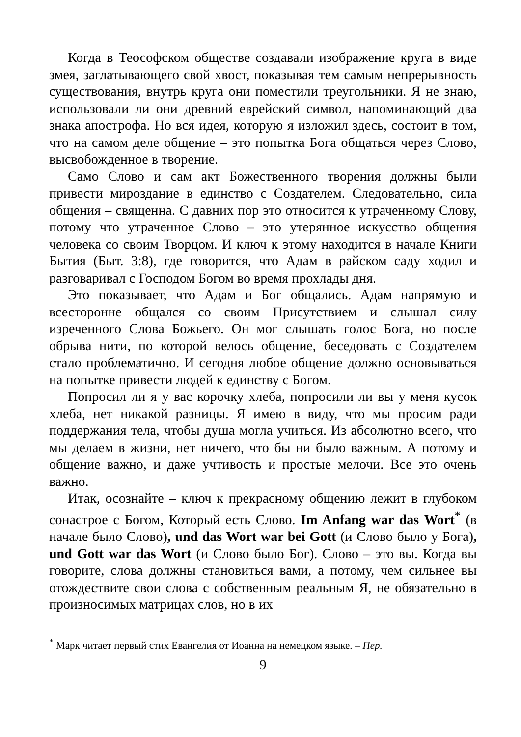Когда в Теософском обществе создавали изображение круга в виде змея, заглатывающего свой хвост, показывая тем самым непрерывность существования, внутрь круга они поместили треугольники. Я не знаю, использовали ли они древний еврейский символ, напоминающий два знака апострофа. Но вся идея, которую я изложил здесь, состоит в том, что на самом деле общение – это попытка Бога общаться через Слово, высвобожденное в творение.
Само Слово и сам акт Божественного творения должны были привести мироздание в единство с Создателем. Следовательно, сила общения – священна. С давних пор это относится к утраченному Слову, потому что утраченное Слово – это утерянное искусство общения человека со своим Творцом. И ключ к этому находится в начале Книги Бытия (Быт. 3:8), где говорится, что Адам в райском саду ходил и разговаривал с Господом Богом во время прохлады дня.
Это показывает, что Адам и Бог общались. Адам напрямую и всесторонне общался со своим Присутствием и слышал силу изреченного Слова Божьего. Он мог слышать голос Бога, но после обрыва нити, по которой велось общение, беседовать с Создателем стало проблематично. И сегодня любое общение должно основываться на попытке привести людей к единству с Богом.
Попросил ли я у вас корочку хлеба, попросили ли вы у меня кусок хлеба, нет никакой разницы. Я имею в виду, что мы просим ради поддержания тела, чтобы душа могла учиться. Из абсолютно всего, что мы делаем в жизни, нет ничего, что бы ни было важным. А потому и общение важно, и даже учтивость и простые мелочи. Все это очень важно.
Итак, осознайте – ключ к прекрасному общению лежит в глубоком сонастрое с Богом, Который есть Слово. Im Anfang war das Wort<sup>*</sup> (в начале было Слово), und das Wort war bei Gott (и Слово было у Бога), und Gott war das Wort (и Слово было Бог). Слово – это вы. Когда вы говорите, слова должны становиться вами, а потому, чем сильнее вы отождествите свои слова с собственным реальным Я, не обязательно в произносимых матрицах слов, но в их
<sup>*</sup> Марк читает первый стих Евангелия от Иоанна на немецком языке. – Пер.
9